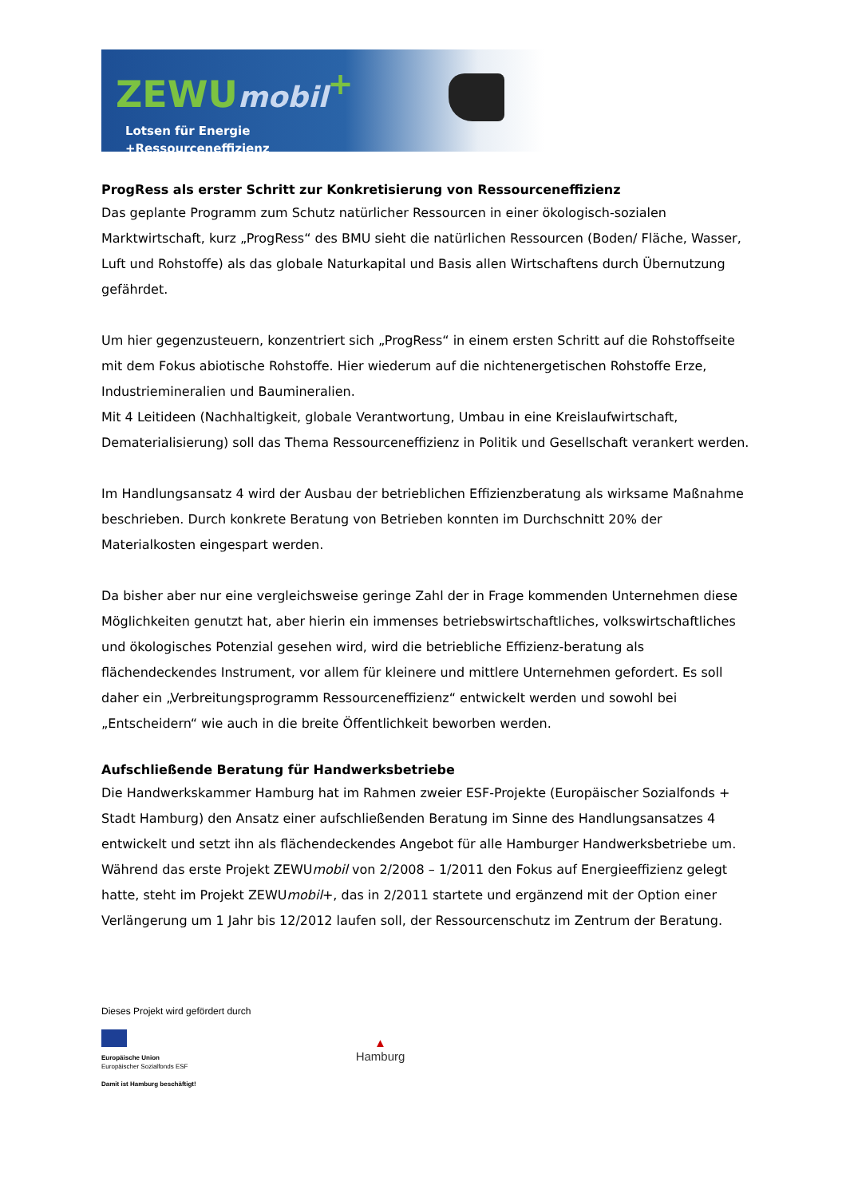ZEWUmobil<sup>+</sup>
Lotsen für Energie
+Ressourceneffizienz
ProgRess als erster Schritt zur Konkretisierung von Ressourceneffizienz
Das geplante Programm zum Schutz natürlicher Ressourcen in einer ökologisch-sozialen Marktwirtschaft, kurz „ProgRess“ des BMU sieht die natürlichen Ressourcen (Boden/ Fläche, Wasser, Luft und Rohstoffe) als das globale Naturkapital und Basis allen Wirtschaftens durch Übernutzung gefährdet.
Um hier gegenzusteuern, konzentriert sich „ProgRess“ in einem ersten Schritt auf die Rohstoffseite mit dem Fokus abiotische Rohstoffe. Hier wiederum auf die nichtenergetischen Rohstoffe Erze, Industriemineralien und Baumineralien.
Mit 4 Leitideen (Nachhaltigkeit, globale Verantwortung, Umbau in eine Kreislaufwirtschaft, Dematerialisierung) soll das Thema Ressourceneffizienz in Politik und Gesellschaft verankert werden.
Im Handlungsansatz 4 wird der Ausbau der betrieblichen Effizienzberatung als wirksame Maßnahme beschrieben. Durch konkrete Beratung von Betrieben konnten im Durchschnitt 20% der Materialkosten eingespart werden.
Da bisher aber nur eine vergleichsweise geringe Zahl der in Frage kommenden Unternehmen diese Möglichkeiten genutzt hat, aber hierin ein immenses betriebswirtschaftliches, volkswirtschaftliches und ökologisches Potenzial gesehen wird, wird die betriebliche Effizienz-beratung als flächendeckendes Instrument, vor allem für kleinere und mittlere Unternehmen gefordert. Es soll daher ein „Verbreitungsprogramm Ressourceneffizienz“ entwickelt werden und sowohl bei „Entscheidern“ wie auch in die breite Öffentlichkeit beworben werden.
Aufschließende Beratung für Handwerksbetriebe
Die Handwerkskammer Hamburg hat im Rahmen zweier ESF-Projekte (Europäischer Sozialfonds + Stadt Hamburg) den Ansatz einer aufschließenden Beratung im Sinne des Handlungsansatzes 4 entwickelt und setzt ihn als flächendeckendes Angebot für alle Hamburger Handwerksbetriebe um. Während das erste Projekt ZEWUmobil von 2/2008 – 1/2011 den Fokus auf Energieeffizienz gelegt hatte, steht im Projekt ZEWUmobil+, das in 2/2011 startete und ergänzend mit der Option einer Verlängerung um 1 Jahr bis 12/2012 laufen soll, der Ressourcenschutz im Zentrum der Beratung.
Dieses Projekt wird gefördert durch
Europäische Union
Europäischer Sozialfonds ESF
Damit ist Hamburg beschäftigt!
▲
Hamburg